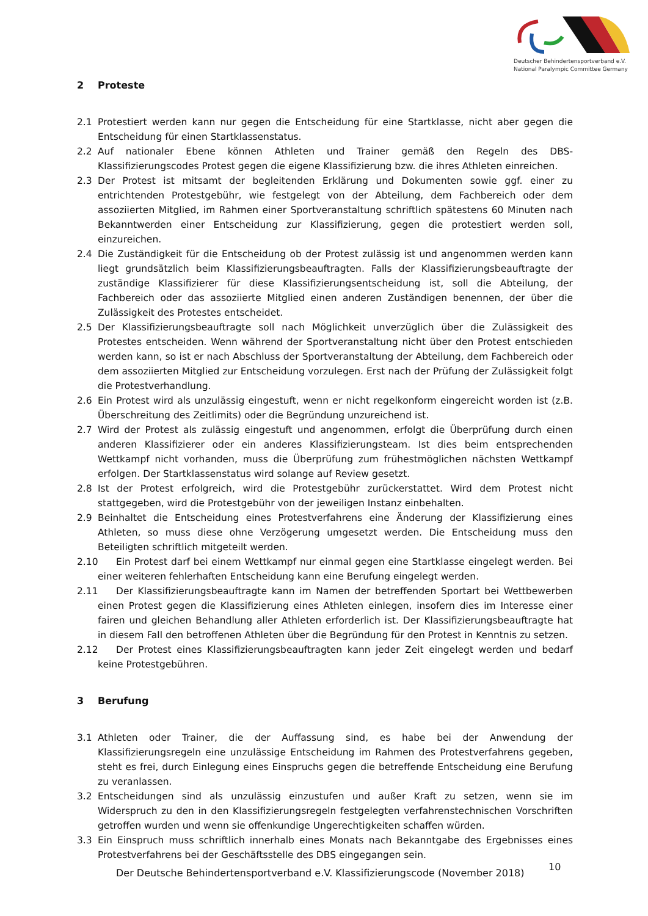Deutscher Behindertensportverband e.V.
National Paralympic Committee Germany
2 Proteste
2.1 Protestiert werden kann nur gegen die Entscheidung für eine Startklasse, nicht aber gegen die Entscheidung für einen Startklassenstatus.
2.2 Auf nationaler Ebene können Athleten und Trainer gemäß den Regeln des DBS-Klassifizierungscodes Protest gegen die eigene Klassifizierung bzw. die ihres Athleten einreichen.
2.3 Der Protest ist mitsamt der begleitenden Erklärung und Dokumenten sowie ggf. einer zu entrichtenden Protestgebühr, wie festgelegt von der Abteilung, dem Fachbereich oder dem assoziierten Mitglied, im Rahmen einer Sportveranstaltung schriftlich spätestens 60 Minuten nach Bekanntwerden einer Entscheidung zur Klassifizierung, gegen die protestiert werden soll, einzureichen.
2.4 Die Zuständigkeit für die Entscheidung ob der Protest zulässig ist und angenommen werden kann liegt grundsätzlich beim Klassifizierungsbeauftragten. Falls der Klassifizierungsbeauftragte der zuständige Klassifizierer für diese Klassifizierungsentscheidung ist, soll die Abteilung, der Fachbereich oder das assoziierte Mitglied einen anderen Zuständigen benennen, der über die Zulässigkeit des Protestes entscheidet.
2.5 Der Klassifizierungsbeauftragte soll nach Möglichkeit unverzüglich über die Zulässigkeit des Protestes entscheiden. Wenn während der Sportveranstaltung nicht über den Protest entschieden werden kann, so ist er nach Abschluss der Sportveranstaltung der Abteilung, dem Fachbereich oder dem assoziierten Mitglied zur Entscheidung vorzulegen. Erst nach der Prüfung der Zulässigkeit folgt die Protestverhandlung.
2.6 Ein Protest wird als unzulässig eingestuft, wenn er nicht regelkonform eingereicht worden ist (z.B. Überschreitung des Zeitlimits) oder die Begründung unzureichend ist.
2.7 Wird der Protest als zulässig eingestuft und angenommen, erfolgt die Überprüfung durch einen anderen Klassifizierer oder ein anderes Klassifizierungsteam. Ist dies beim entsprechenden Wettkampf nicht vorhanden, muss die Überprüfung zum frühestmöglichen nächsten Wettkampf erfolgen. Der Startklassenstatus wird solange auf Review gesetzt.
2.8 Ist der Protest erfolgreich, wird die Protestgebühr zurückerstattet. Wird dem Protest nicht stattgegeben, wird die Protestgebühr von der jeweiligen Instanz einbehalten.
2.9 Beinhaltet die Entscheidung eines Protestverfahrens eine Änderung der Klassifizierung eines Athleten, so muss diese ohne Verzögerung umgesetzt werden. Die Entscheidung muss den Beteiligten schriftlich mitgeteilt werden.
2.10 Ein Protest darf bei einem Wettkampf nur einmal gegen eine Startklasse eingelegt werden. Bei einer weiteren fehlerhaften Entscheidung kann eine Berufung eingelegt werden.
2.11 Der Klassifizierungsbeauftragte kann im Namen der betreffenden Sportart bei Wettbewerben einen Protest gegen die Klassifizierung eines Athleten einlegen, insofern dies im Interesse einer fairen und gleichen Behandlung aller Athleten erforderlich ist. Der Klassifizierungsbeauftragte hat in diesem Fall den betroffenen Athleten über die Begründung für den Protest in Kenntnis zu setzen.
2.12 Der Protest eines Klassifizierungsbeauftragten kann jeder Zeit eingelegt werden und bedarf keine Protestgebühren.
3 Berufung
3.1 Athleten oder Trainer, die der Auffassung sind, es habe bei der Anwendung der Klassifizierungsregeln eine unzulässige Entscheidung im Rahmen des Protestverfahrens gegeben, steht es frei, durch Einlegung eines Einspruchs gegen die betreffende Entscheidung eine Berufung zu veranlassen.
3.2 Entscheidungen sind als unzulässig einzustufen und außer Kraft zu setzen, wenn sie im Widerspruch zu den in den Klassifizierungsregeln festgelegten verfahrenstechnischen Vorschriften getroffen wurden und wenn sie offenkundige Ungerechtigkeiten schaffen würden.
3.3 Ein Einspruch muss schriftlich innerhalb eines Monats nach Bekanntgabe des Ergebnisses eines Protestverfahrens bei der Geschäftsstelle des DBS eingegangen sein.
Der Deutsche Behindertensportverband e.V. Klassifizierungscode (November 2018)
10